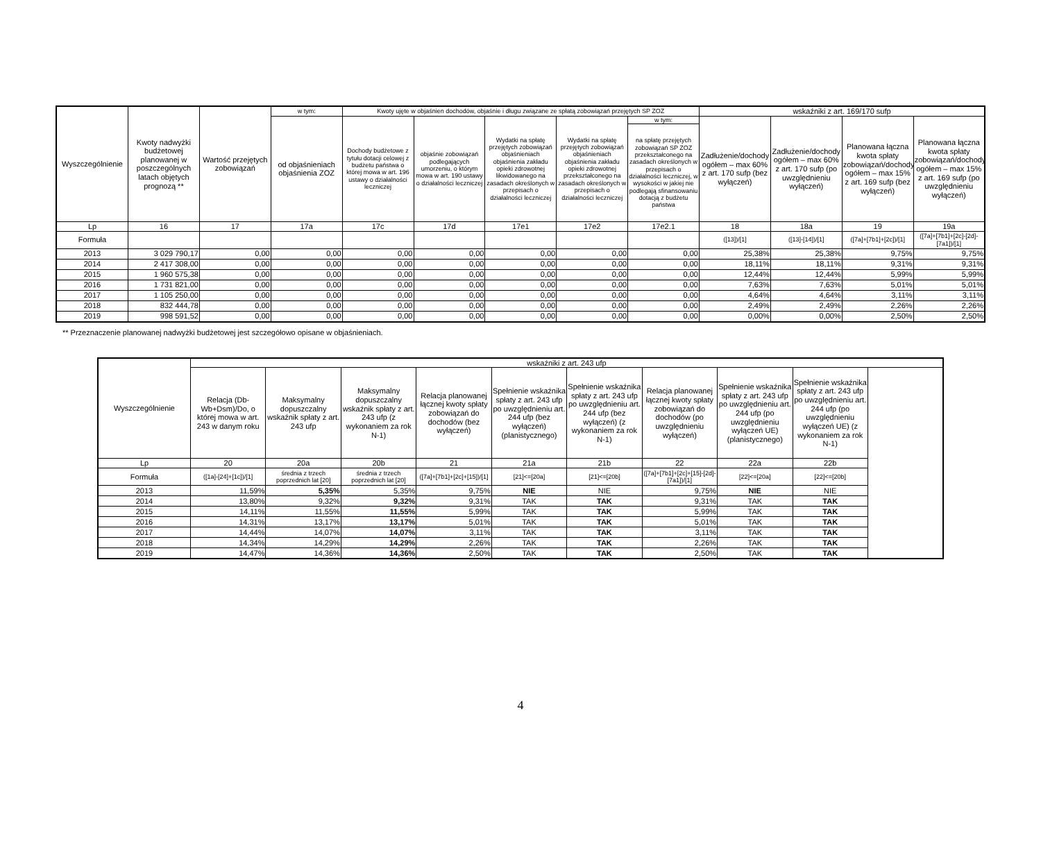| Wyszczególnienie | Kwoty nadwyżki budżetowej planowanej w poszczególnych latach objętych prognozą ** | Wartość przejętych zobowiązań | w tym: | Kwoty ujęte w objaśnien dochodów, objaśnie i długu związane ze spłatą zobowiązań przejętych SP ZOZ | | | | | wskaźniki z art. 169/170 sufp | | | |
| --- | --- | --- | --- | --- | --- | --- | --- | --- | --- | --- | --- | --- |
| | | | od objaśnieniach objaśnienia ZOZ | Dochody budżetowe z tytułu dotacji celowej z budżetu państwa o której mowa w art. 196 ustawy o działalności leczniczej | objaśnie zobowiązań podlegających umorzeniu, o którym mowa w art. 190 ustawy o działalności leczniczej | Wydatki na spłatę przejętych zobowiązań objaśnieniach objaśnienia zakładu opieki zdrowotnej likwidowanego na zasadach określonych w przepisach o działalności leczniczej | Wydatki na spłatę przejętych zobowiązań objaśnieniach objaśnienia zakładu opieki zdrowotnej przekształconego na zasadach określonych w przepisach o działalności leczniczej | w tym: | Zadłużenie/dochody ogółem – max 60% z art. 170 sufp (bez wyłączeń) | Zadłużenie/dochody ogółem – max 60% z art. 170 sufp (po uwzględnieniu wyłączeń) | Planowana łączna kwota spłaty zobowiązań/dochody ogółem – max 15% z art. 169 sufp (bez wyłączeń) | Planowana łączna kwota spłaty zobowiązań/dochody ogółem – max 15% z art. 169 sufp (po uwzględnieniu wyłączeń) |
| | | | | | | | | na spłatę przejętych zobowiązań SP ZOZ przekształconego na zasadach określonych w przepisach o działalności leczniczej, w wysokości w jakiej nie podlegają sfinansowaniu dotacją z budżetu państwa | | | | |
| Lp | 16 | 17 | 17a | 17c | 17d | 17e1 | 17e2 | 17e2.1 | 18 | 18a | 19 | 19a |
| Formuła | | | | | | | | | ([13])/[1] | ([13]-[14])/[1] | ([7a]+[7b1]+[2c])/[1] | ([7a]+[7b1]+[2c]-[2d]-[7a1])/[1] |
| 2013 | 3 029 790,17 | 0,00 | 0,00 | 0,00 | 0,00 | 0,00 | 0,00 | 0,00 | 25,38% | 25,38% | 9,75% | 9,75% |
| 2014 | 2 417 308,00 | 0,00 | 0,00 | 0,00 | 0,00 | 0,00 | 0,00 | 0,00 | 18,11% | 18,11% | 9,31% | 9,31% |
| 2015 | 1 960 575,38 | 0,00 | 0,00 | 0,00 | 0,00 | 0,00 | 0,00 | 0,00 | 12,44% | 12,44% | 5,99% | 5,99% |
| 2016 | 1 731 821,00 | 0,00 | 0,00 | 0,00 | 0,00 | 0,00 | 0,00 | 0,00 | 7,63% | 7,63% | 5,01% | 5,01% |
| 2017 | 1 105 250,00 | 0,00 | 0,00 | 0,00 | 0,00 | 0,00 | 0,00 | 0,00 | 4,64% | 4,64% | 3,11% | 3,11% |
| 2018 | 832 444,78 | 0,00 | 0,00 | 0,00 | 0,00 | 0,00 | 0,00 | 0,00 | 2,49% | 2,49% | 2,26% | 2,26% |
| 2019 | 998 591,52 | 0,00 | 0,00 | 0,00 | 0,00 | 0,00 | 0,00 | 0,00 | 0,00% | 0,00% | 2,50% | 2,50% |
** Przeznaczenie planowanej nadwyżki budżetowej jest szczegółowo opisane w objaśnieniach.
| Wyszczególnienie | wskaźniki z art. 243 ufp | | | | | | | | |
| --- | --- | --- | --- | --- | --- | --- | --- | --- | --- |
| | Relacja (Db-Wb+Dsm)/Do, o której mowa w art. 243 w danym roku | Maksymalny dopuszczalny wskaźnik spłaty z art. 243 ufp | Maksymalny dopuszczalny wskaźnik spłaty z art. 243 ufp (z wykonaniem za rok N-1) | Relacja planowanej łącznej kwoty spłaty zobowiązań do dochodów (bez wyłączeń) | Spełnienie wskaźnika spłaty z art. 243 ufp po uwzględnieniu art. 244 ufp (bez wyłączeń) (planistycznego) | Spełnienie wskaźnika spłaty z art. 243 ufp po uwzględnieniu art. 244 ufp (bez wyłączeń) (z wykonaniem za rok N-1) | Relacja planowanej łącznej kwoty spłaty zobowiązań do dochodów (po uwzględnieniu wyłączeń) | Spełnienie wskaźnika spłaty z art. 243 ufp po uwzględnieniu art. 244 ufp (po uwzględnieniu wyłączeń UE) (planistycznego) | Spełnienie wskaźnika spłaty z art. 243 ufp po uwzględnieniu art. 244 ufp (po uwzględnieniu wyłączeń UE) (z wykonaniem za rok N-1) |
| Lp | 20 | 20a | 20b | 21 | 21a | 21b | 22 | 22a | 22b |
| Formuła | ([1a]-[24]+[1c])/[1] | średnia z trzech poprzednich lat [20] | średnia z trzech poprzednich lat [20] | ([7a]+[7b1]+[2c]+[15])/[1] | [21]<=[20a] | [21]<=[20b] | ([7a]+[7b1]+[2c]+[15]-[2d]-[7a1])/[1] | [22]<=[20a] | [22]<=[20b] |
| 2013 | 11,59% | 5,35% | 5,35% | 9,75% | NIE | NIE | 9,75% | NIE | NIE |
| 2014 | 13,80% | 9,32% | 9,32% | 9,31% | TAK | TAK | 9,31% | TAK | TAK |
| 2015 | 14,11% | 11,55% | 11,55% | 5,99% | TAK | TAK | 5,99% | TAK | TAK |
| 2016 | 14,31% | 13,17% | 13,17% | 5,01% | TAK | TAK | 5,01% | TAK | TAK |
| 2017 | 14,44% | 14,07% | 14,07% | 3,11% | TAK | TAK | 3,11% | TAK | TAK |
| 2018 | 14,34% | 14,29% | 14,29% | 2,26% | TAK | TAK | 2,26% | TAK | TAK |
| 2019 | 14,47% | 14,36% | 14,36% | 2,50% | TAK | TAK | 2,50% | TAK | TAK |
4